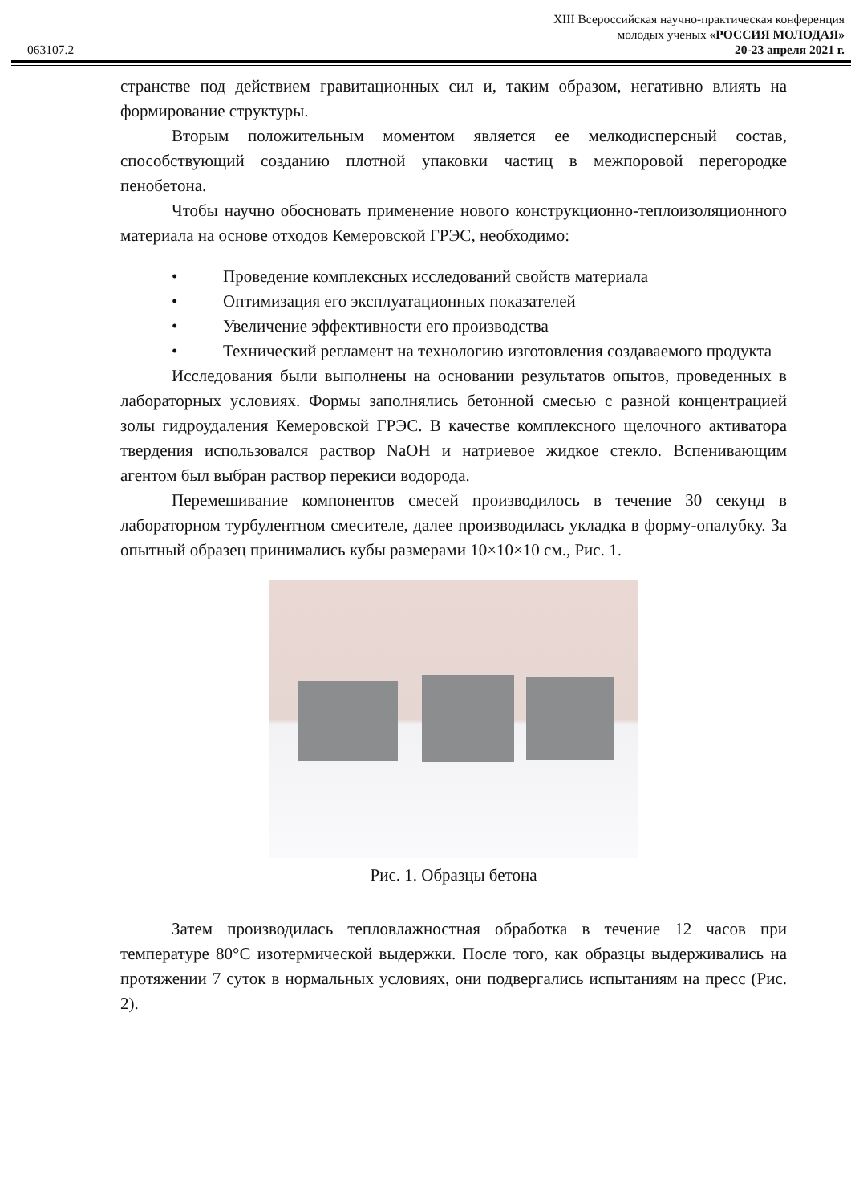063107.2
XIII Всероссийская научно-практическая конференция
молодых ученых «РОССИЯ МОЛОДАЯ»
20-23 апреля 2021 г.
странстве под действием гравитационных сил и, таким образом, негативно влиять на формирование структуры.
Вторым положительным моментом является ее мелкодисперсный состав, способствующий созданию плотной упаковки частиц в межпоровой перегородке пенобетона.
Чтобы научно обосновать применение нового конструкционно-теплоизоляционного материала на основе отходов Кемеровской ГРЭС, необходимо:
• Проведение комплексных исследований свойств материала
• Оптимизация его эксплуатационных показателей
• Увеличение эффективности его производства
• Технический регламент на технологию изготовления создаваемого продукта
Исследования были выполнены на основании результатов опытов, проведенных в лабораторных условиях. Формы заполнялись бетонной смесью с разной концентрацией золы гидроудаления Кемеровской ГРЭС. В качестве комплексного щелочного активатора твердения использовался раствор NaOH и натриевое жидкое стекло. Вспенивающим агентом был выбран раствор перекиси водорода.
Перемешивание компонентов смесей производилось в течение 30 секунд в лабораторном турбулентном смесителе, далее производилась укладка в форму-опалубку. За опытный образец принимались кубы размерами 10×10×10 см., Рис. 1.
Рис. 1. Образцы бетона
Затем производилась тепловлажностная обработка в течение 12 часов при температуре 80°С изотермической выдержки. После того, как образцы выдерживались на протяжении 7 суток в нормальных условиях, они подвергались испытаниям на пресс (Рис. 2).